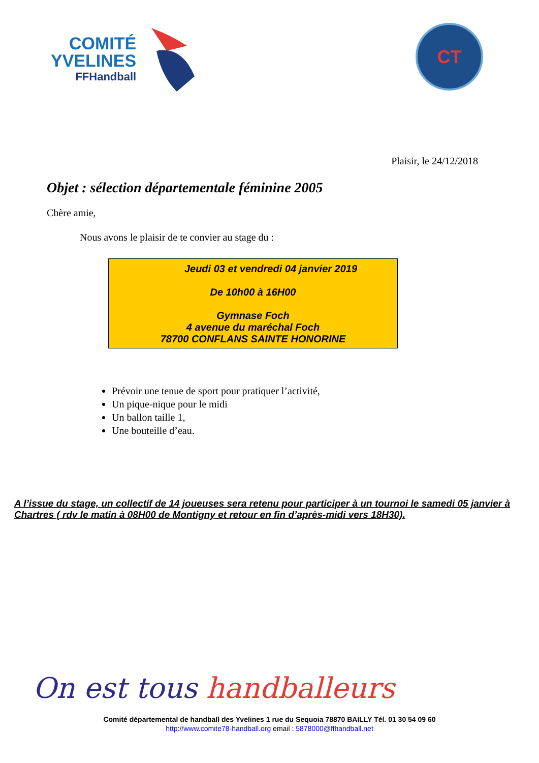COMITÉ
YVELINES
FFHandball
CT
Plaisir, le 24/12/2018
Objet : sélection départementale féminine 2005
Chère amie,
Nous avons le plaisir de te convier au stage du :
Jeudi 03 et vendredi 04 janvier 2019
De 10h00 à 16H00
Gymnase Foch
4 avenue du maréchal Foch
78700 CONFLANS SAINTE HONORINE
Prévoir une tenue de sport pour pratiquer l’activité,
Un pique-nique pour le midi
Un ballon taille 1,
Une bouteille d’eau.
A l’issue du stage, un collectif de 14 joueuses sera retenu pour participer à un tournoi le samedi 05 janvier à Chartres ( rdv le matin à 08H00 de Montigny et retour en fin d’après-midi vers 18H30).
On est tous handballeurs
Comité départemental de handball des Yvelines 1 rue du Sequoia 78870 BAILLY Tél. 01 30 54 09 60
http://www.comite78-handball.org email : 5878000@ffhandball.net